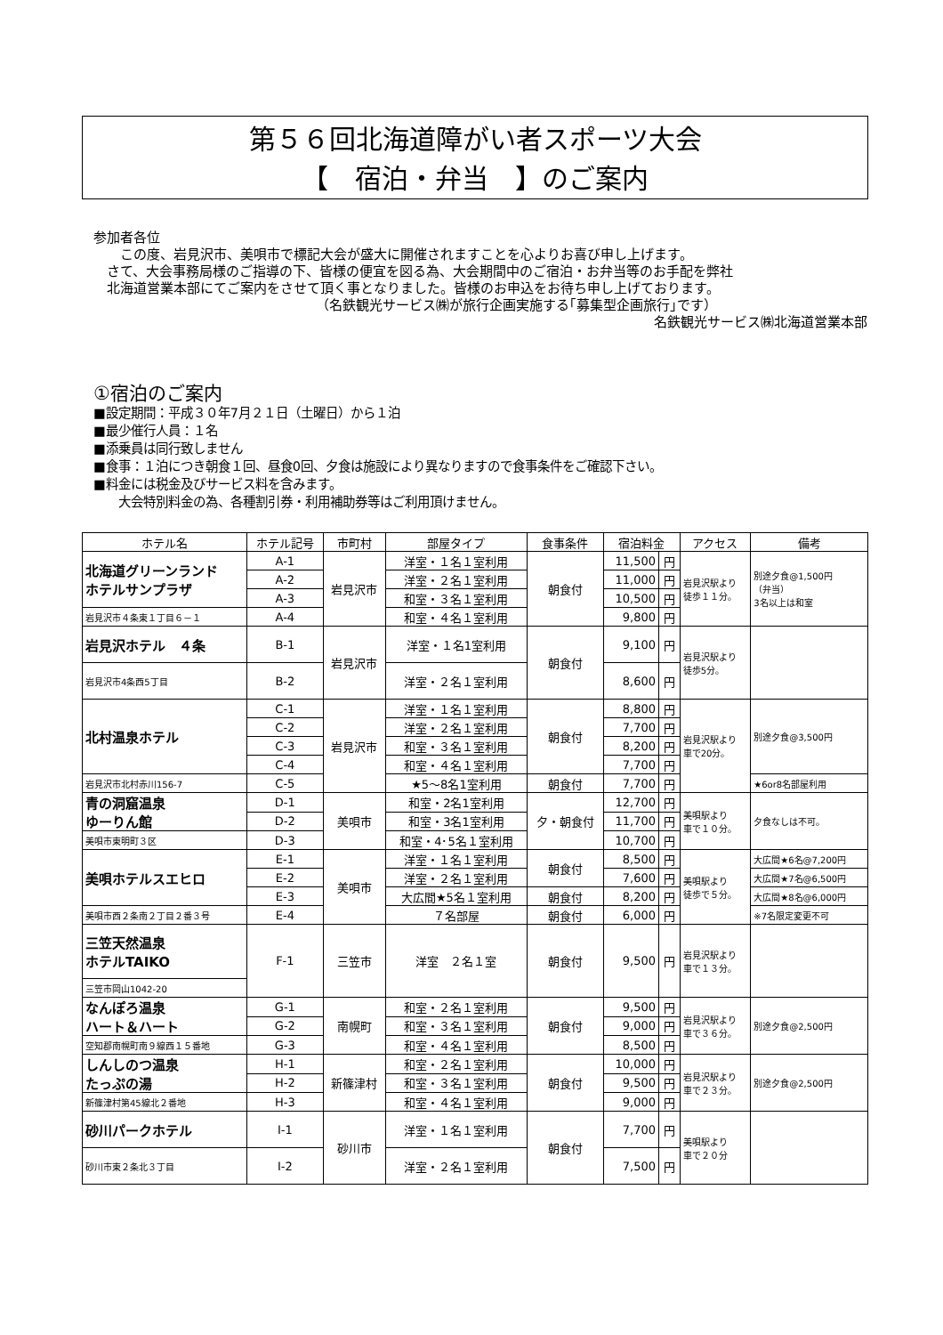第５６回北海道障がい者スポーツ大会
【　宿泊・弁当　】のご案内
参加者各位
　　この度、岩見沢市、美唄市で標記大会が盛大に開催されますことを心よりお喜び申し上げます。
　さて、大会事務局様のご指導の下、皆様の便宜を図る為、大会期間中のご宿泊・お弁当等のお手配を弊社
　北海道営業本部にてご案内をさせて頂く事となりました。皆様のお申込をお待ち申し上げております。
（名鉄観光サービス㈱が旅行企画実施する｢募集型企画旅行｣です）
名鉄観光サービス㈱北海道営業本部
①宿泊のご案内
■設定期間：平成３０年7月２１日（土曜日）から１泊
■最少催行人員：１名
■添乗員は同行致しません
■食事：１泊につき朝食１回、昼食0回、夕食は施設により異なりますので食事条件をご確認下さい。
■料金には税金及びサービス料を含みます。
　　大会特別料金の為、各種割引券・利用補助券等はご利用頂けません。
| ホテル名 | ホテル記号 | 市町村 | 部屋タイプ | 食事条件 | 宿泊料金 | | アクセス | 備考 |
| --- | --- | --- | --- | --- | --- | --- | --- | --- |
| 北海道グリーンランド ホテルサンプラザ | A-1 | 岩見沢市 | 洋室・１名１室利用 | 朝食付 | 11,500 | 円 | 岩見沢駅より 徒歩１１分。 | 別途夕食@1,500円 （弁当） 3名以上は和室 |
| | A-2 | | 洋室・２名１室利用 | | 11,000 | 円 | | |
| | A-3 | | 和室・３名１室利用 | | 10,500 | 円 | | |
| 岩見沢市４条東１丁目６－１ | A-4 | | 和室・４名１室利用 | | 9,800 | 円 | | |
| 岩見沢ホテル ４条 | B-1 | 岩見沢市 | 洋室・１名1室利用 | 朝食付 | 9,100 | 円 | 岩見沢駅より 徒歩5分。 | |
| 岩見沢市4条西5丁目 | B-2 | | 洋室・２名１室利用 | | 8,600 | 円 | | |
| 北村温泉ホテル | C-1 | 岩見沢市 | 洋室・１名１室利用 | 朝食付 | 8,800 | 円 | 岩見沢駅より 車で20分。 | 別途夕食@3,500円 |
| | C-2 | | 洋室・２名１室利用 | | 7,700 | 円 | | |
| | C-3 | | 和室・３名１室利用 | | 8,200 | 円 | | |
| | C-4 | | 和室・４名１室利用 | | 7,700 | 円 | | |
| 岩見沢市北村赤川156-7 | C-5 | | ★5～8名1室利用 | 朝食付 | 7,700 | 円 | | ★6or8名部屋利用 |
| 青の洞窟温泉 ゆーりん館 | D-1 | 美唄市 | 和室・2名1室利用 | 夕・朝食付 | 12,700 | 円 | 美唄駅より 車で１０分。 | 夕食なしは不可。 |
| | D-2 | | 和室・3名1室利用 | | 11,700 | 円 | | |
| 美唄市東明町３区 | D-3 | | 和室・4･5名１室利用 | | 10,700 | 円 | | |
| 美唄ホテルスエヒロ | E-1 | 美唄市 | 洋室・１名１室利用 | 朝食付 | 8,500 | 円 | 美唄駅より 徒歩で５分。 | 大広間★6名@7,200円 |
| | E-2 | | 洋室・２名１室利用 | | 7,600 | 円 | | 大広間★7名@6,500円 |
| | E-3 | | 大広間★5名１室利用 | 朝食付 | 8,200 | 円 | | 大広間★8名@6,000円 |
| 美唄市西２条南２丁目２番３号 | E-4 | | ７名部屋 | 朝食付 | 6,000 | 円 | | ※7名限定変更不可 |
| 三笠天然温泉 ホテルTAIKO | F-1 | 三笠市 | 洋室 ２名１室 | 朝食付 | 9,500 | 円 | 岩見沢駅より 車で１３分。 | |
| 三笠市岡山1042-20 | | | | | | | | |
| なんぽろ温泉 ハート＆ハート | G-1 | 南幌町 | 和室・２名１室利用 | 朝食付 | 9,500 | 円 | 岩見沢駅より 車で３６分。 | 別途夕食@2,500円 |
| | G-2 | | 和室・３名１室利用 | | 9,000 | 円 | | |
| 空知郡南幌町南９線西１５番地 | G-3 | | 和室・４名１室利用 | | 8,500 | 円 | | |
| しんしのつ温泉 たっぷの湯 | H-1 | 新篠津村 | 和室・２名１室利用 | 朝食付 | 10,000 | 円 | 岩見沢駅より 車で２３分。 | 別途夕食@2,500円 |
| | H-2 | | 和室・３名１室利用 | | 9,500 | 円 | | |
| 新篠津村第45線北２番地 | H-3 | | 和室・４名１室利用 | | 9,000 | 円 | | |
| 砂川パークホテル | I-1 | 砂川市 | 洋室・１名１室利用 | 朝食付 | 7,700 | 円 | 美唄駅より 車で２０分 | |
| 砂川市東２条北３丁目 | I-2 | | 洋室・２名１室利用 | | 7,500 | 円 | | |